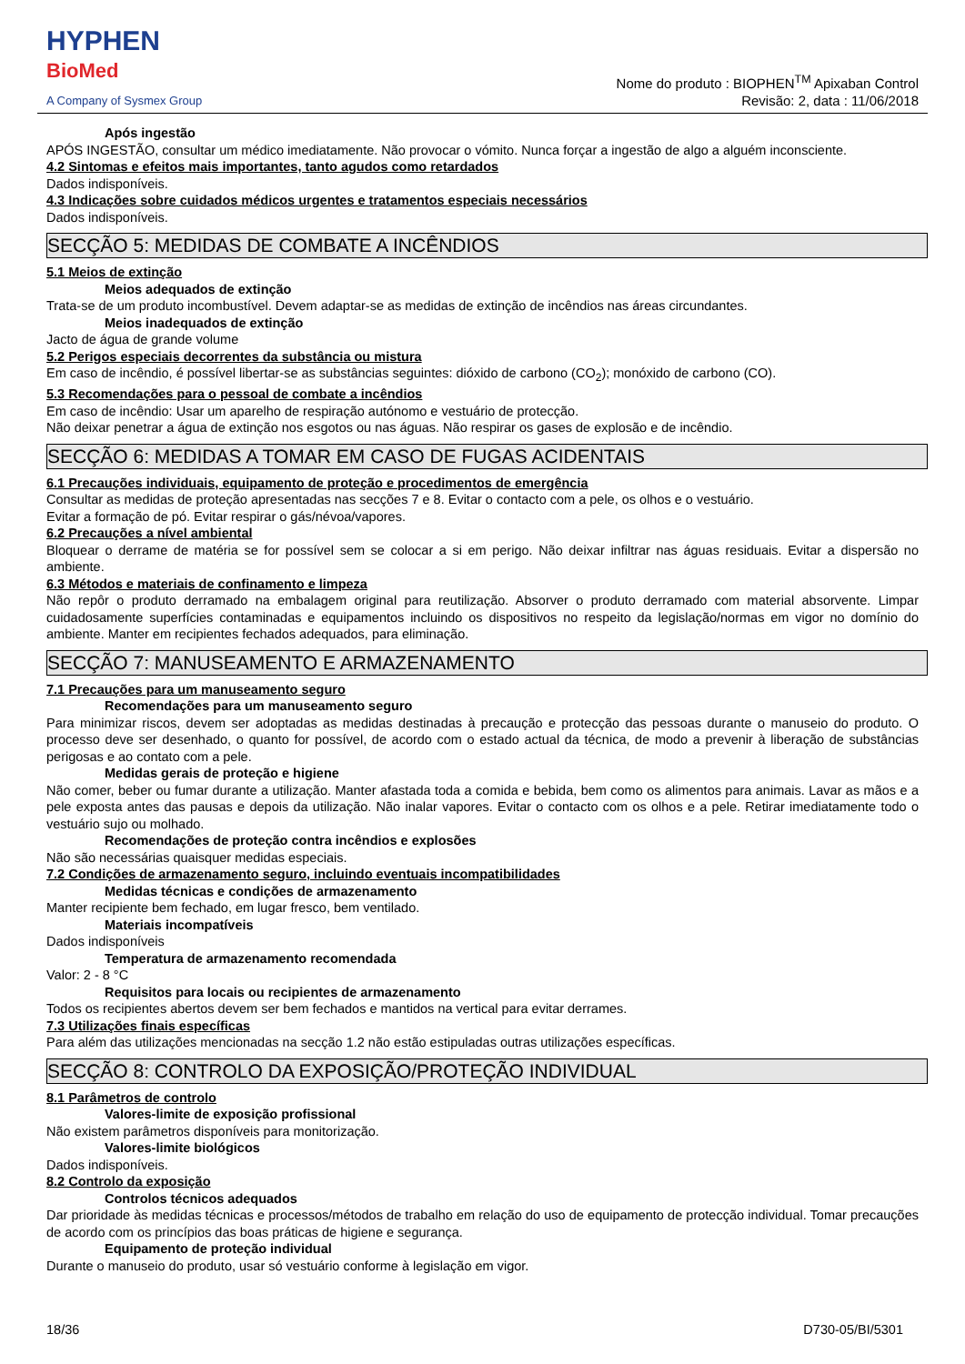HYPHEN
BioMed
A Company of Sysmex Group
Nome do produto : BIOPHEN<sup>TM</sup> Apixaban Control
Revisão: 2, data : 11/06/2018
Após ingestão
APÓS INGESTÃO, consultar um médico imediatamente. Não provocar o vómito. Nunca forçar a ingestão de algo a alguém inconsciente.
4.2 Sintomas e efeitos mais importantes, tanto agudos como retardados
Dados indisponíveis.
4.3 Indicações sobre cuidados médicos urgentes e tratamentos especiais necessários
Dados indisponíveis.
SECÇÃO 5: MEDIDAS DE COMBATE A INCÊNDIOS
5.1 Meios de extinção
Meios adequados de extinção
Trata-se de um produto incombustível. Devem adaptar-se as medidas de extinção de incêndios nas áreas circundantes.
Meios inadequados de extinção
Jacto de água de grande volume
5.2 Perigos especiais decorrentes da substância ou mistura
Em caso de incêndio, é possível libertar-se as substâncias seguintes: dióxido de carbono (CO<sub>2</sub>); monóxido de carbono (CO).
5.3 Recomendações para o pessoal de combate a incêndios
Em caso de incêndio: Usar um aparelho de respiração autónomo e vestuário de protecção.
Não deixar penetrar a água de extinção nos esgotos ou nas águas. Não respirar os gases de explosão e de incêndio.
SECÇÃO 6: MEDIDAS A TOMAR EM CASO DE FUGAS ACIDENTAIS
6.1 Precauções individuais, equipamento de proteção e procedimentos de emergência
Consultar as medidas de proteção apresentadas nas secções 7 e 8. Evitar o contacto com a pele, os olhos e o vestuário.
Evitar a formação de pó. Evitar respirar o gás/névoa/vapores.
6.2 Precauções a nível ambiental
Bloquear o derrame de matéria se for possível sem se colocar a si em perigo. Não deixar infiltrar nas águas residuais. Evitar a dispersão no ambiente.
6.3 Métodos e materiais de confinamento e limpeza
Não repôr o produto derramado na embalagem original para reutilização. Absorver o produto derramado com material absorvente. Limpar cuidadosamente superfícies contaminadas e equipamentos incluindo os dispositivos no respeito da legislação/normas em vigor no domínio do ambiente. Manter em recipientes fechados adequados, para eliminação.
SECÇÃO 7: MANUSEAMENTO E ARMAZENAMENTO
7.1 Precauções para um manuseamento seguro
Recomendações para um manuseamento seguro
Para minimizar riscos, devem ser adoptadas as medidas destinadas à precaução e protecção das pessoas durante o manuseio do produto. O processo deve ser desenhado, o quanto for possível, de acordo com o estado actual da técnica, de modo a prevenir à liberação de substâncias perigosas e ao contato com a pele.
Medidas gerais de proteção e higiene
Não comer, beber ou fumar durante a utilização. Manter afastada toda a comida e bebida, bem como os alimentos para animais. Lavar as mãos e a pele exposta antes das pausas e depois da utilização. Não inalar vapores. Evitar o contacto com os olhos e a pele. Retirar imediatamente todo o vestuário sujo ou molhado.
Recomendações de proteção contra incêndios e explosões
Não são necessárias quaisquer medidas especiais.
7.2 Condições de armazenamento seguro, incluindo eventuais incompatibilidades
Medidas técnicas e condições de armazenamento
Manter recipiente bem fechado, em lugar fresco, bem ventilado.
Materiais incompatíveis
Dados indisponíveis
Temperatura de armazenamento recomendada
Valor: 2 - 8 °C
Requisitos para locais ou recipientes de armazenamento
Todos os recipientes abertos devem ser bem fechados e mantidos na vertical para evitar derrames.
7.3 Utilizações finais específicas
Para além das utilizações mencionadas na secção 1.2 não estão estipuladas outras utilizações específicas.
SECÇÃO 8: CONTROLO DA EXPOSIÇÃO/PROTEÇÃO INDIVIDUAL
8.1 Parâmetros de controlo
Valores-limite de exposição profissional
Não existem parâmetros disponíveis para monitorização.
Valores-limite biológicos
Dados indisponíveis.
8.2 Controlo da exposição
Controlos técnicos adequados
Dar prioridade às medidas técnicas e processos/métodos de trabalho em relação do uso de equipamento de protecção individual. Tomar precauções de acordo com os princípios das boas práticas de higiene e segurança.
Equipamento de proteção individual
Durante o manuseio do produto, usar só vestuário conforme à legislação em vigor.
18/36 D730-05/BI/5301